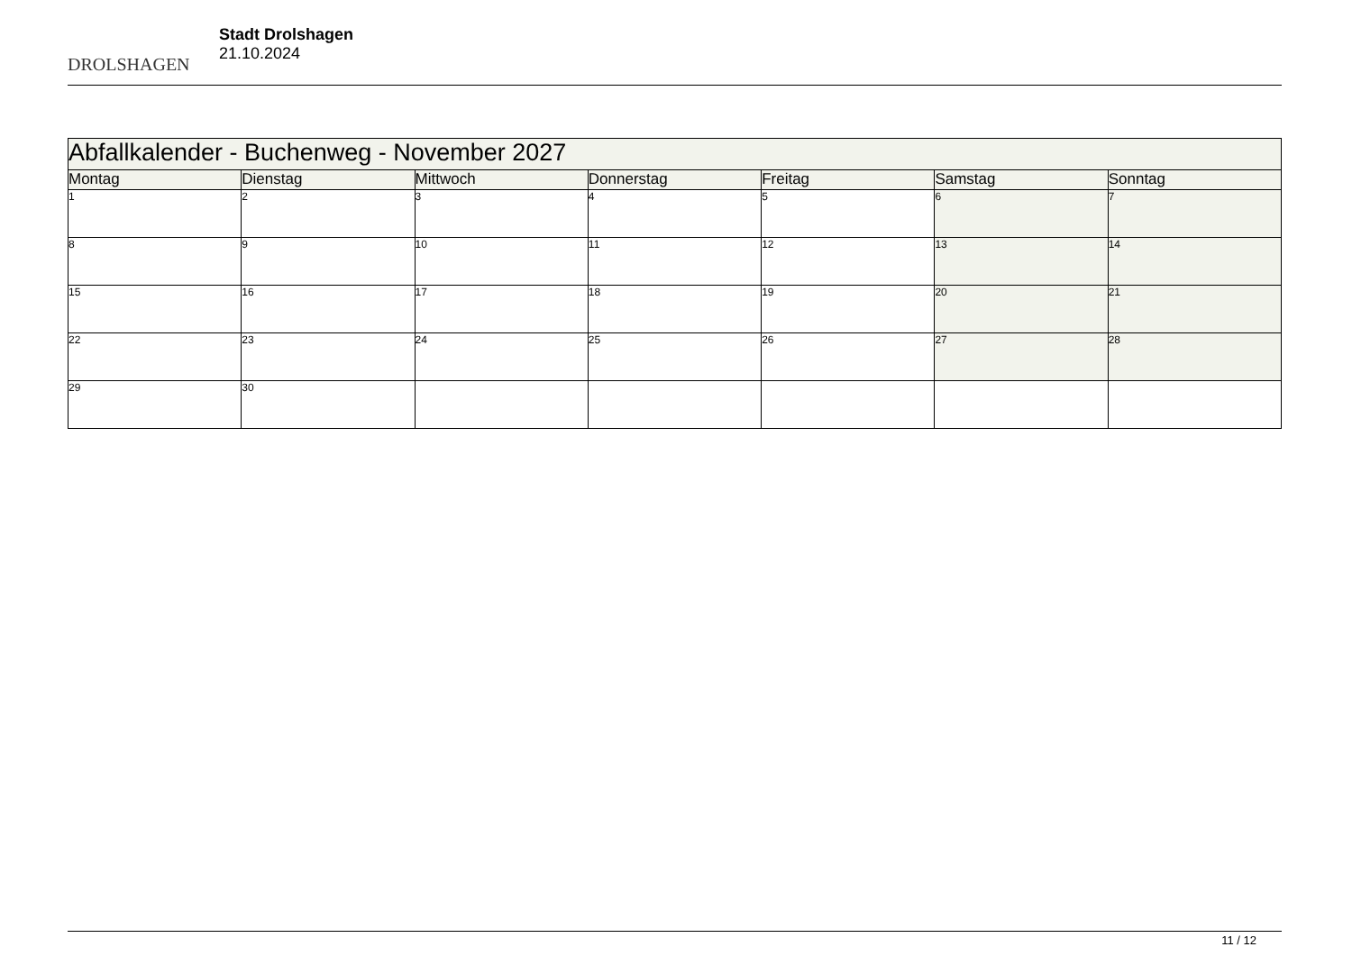DROLSHAGEN
Stadt Drolshagen
21.10.2024
| Abfallkalender - Buchenweg - November 2027 | | | | | | |
| --- | --- | --- | --- | --- | --- | --- |
| Montag | Dienstag | Mittwoch | Donnerstag | Freitag | Samstag | Sonntag |
| 1 | 2 | 3 | 4 | 5 | 6 | 7 |
| 8 | 9 | 10 | 11 | 12 | 13 | 14 |
| 15 | 16 | 17 | 18 | 19 | 20 | 21 |
| 22 | 23 | 24 | 25 | 26 | 27 | 28 |
| 29 | 30 | | | | | |
11 / 12